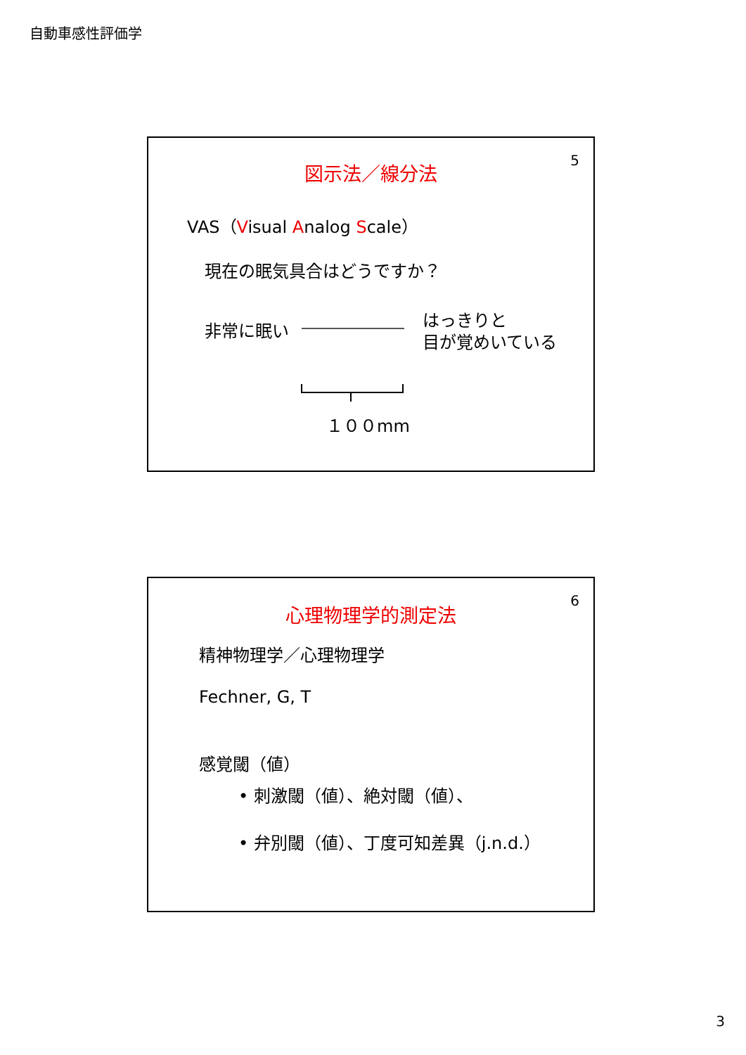自動車感性評価学
5 図示法／線分法
VAS（Visual Analog Scale）
現在の眠気具合はどうですか？
非常に眠い
はっきりと
目が覚めいている
１００mm
6
心理物理学的測定法
精神物理学／心理物理学
Fechner, G, T
感覚閾（値）
• 刺激閾（値）、絶対閾（値）、
• 弁別閾（値）、丁度可知差異（j.n.d.）
3